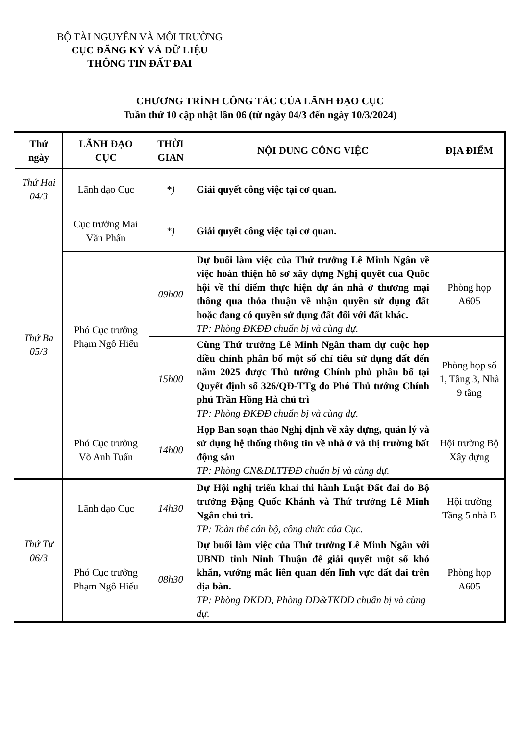BỘ TÀI NGUYÊN VÀ MÔI TRƯỜNG
CỤC ĐĂNG KÝ VÀ DỮ LIỆU
THÔNG TIN ĐẤT ĐAI
CHƯƠNG TRÌNH CÔNG TÁC CỦA LÃNH ĐẠO CỤC
Tuần thứ 10 cập nhật lần 06 (từ ngày 04/3 đến ngày 10/3/2024)
| Thứ ngày | LÃNH ĐẠO CỤC | THỜI GIAN | NỘI DUNG CÔNG VIỆC | ĐỊA ĐIỂM |
| --- | --- | --- | --- | --- |
| Thứ Hai 04/3 | Lãnh đạo Cục | *) | Giải quyết công việc tại cơ quan. | |
| Thứ Ba 05/3 | Cục trưởng Mai Văn Phấn | *) | Giải quyết công việc tại cơ quan. | |
| | Phó Cục trưởng Phạm Ngô Hiếu | 09h00 | Dự buổi làm việc của Thứ trưởng Lê Minh Ngân về việc hoàn thiện hồ sơ xây dựng Nghị quyết của Quốc hội về thí điểm thực hiện dự án nhà ở thương mại thông qua thỏa thuận về nhận quyền sử dụng đất hoặc đang có quyền sử dụng đất đối với đất khác. TP: Phòng ĐKĐĐ chuẩn bị và cùng dự. | Phòng họp A605 |
| | | 15h00 | Cùng Thứ trưởng Lê Minh Ngân tham dự cuộc họp điều chỉnh phân bổ một số chỉ tiêu sử dụng đất đến năm 2025 được Thủ tướng Chính phủ phân bổ tại Quyết định số 326/QĐ-TTg do Phó Thủ tướng Chính phủ Trần Hồng Hà chủ trì TP: Phòng ĐKĐĐ chuẩn bị và cùng dự. | Phòng họp số 1, Tầng 3, Nhà 9 tầng |
| | Phó Cục trưởng Võ Anh Tuấn | 14h00 | Họp Ban soạn thảo Nghị định về xây dựng, quản lý và sử dụng hệ thống thông tin về nhà ở và thị trường bất động sản TP: Phòng CN&DLTTĐĐ chuẩn bị và cùng dự. | Hội trường Bộ Xây dựng |
| Thứ Tư 06/3 | Lãnh đạo Cục | 14h30 | Dự Hội nghị triển khai thi hành Luật Đất đai do Bộ trưởng Đặng Quốc Khánh và Thứ trưởng Lê Minh Ngân chủ trì. TP: Toàn thể cán bộ, công chức của Cục. | Hội trường Tầng 5 nhà B |
| | Phó Cục trưởng Phạm Ngô Hiếu | 08h30 | Dự buổi làm việc của Thứ trưởng Lê Minh Ngân với UBND tỉnh Ninh Thuận để giải quyết một số khó khăn, vướng mắc liên quan đến lĩnh vực đất đai trên địa bàn. TP: Phòng ĐKĐĐ, Phòng ĐĐ&TKĐĐ chuẩn bị và cùng dự. | Phòng họp A605 |